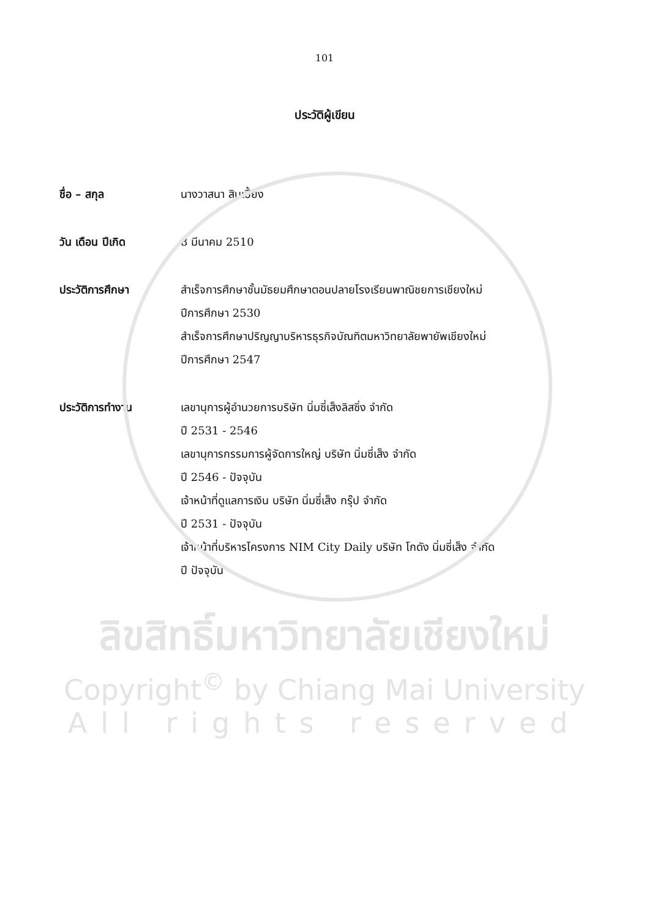101
ประวัติผู้เขียน
ชื่อ – สกุล นางวาสนา สินเปี้ยง
วัน เดือน ปีเกิด 8 มีนาคม 2510
ประวัติการศึกษา สำเร็จการศึกษาชั้นมัธยมศึกษาตอนปลายโรงเรียนพาณิชยการเชียงใหม่
ปีการศึกษา 2530
สำเร็จการศึกษาปริญญาบริหารธุรกิจบัณฑิตมหาวิทยาลัยพายัพเชียงใหม่
ปีการศึกษา 2547
ประวัติการทำงาน เลขานุการผู้อำนวยการบริษัท นิ่มซี่เส็งลิสซิ่ง จำกัด
ปี 2531 - 2546
เลขานุการกรรมการผู้จัดการใหญ่ บริษัท นิ่มซี่เส็ง จำกัด
ปี 2546 - ปัจจุบัน
เจ้าหน้าที่ดูแลการเงิน บริษัท นิ่มซี่เส็ง กรุ๊ป จำกัด
ปี 2531 - ปัจจุบัน
เจ้าหน้าที่บริหารโครงการ NIM City Daily บริษัท โกดัง นิ่มซี่เส็ง จำกัด
ปี ปัจจุบัน
ลิขสิทธิ์มหาวิทยาลัยเชียงใหม่
Copyright<sup>©</sup> by Chiang Mai University
All rights reserved